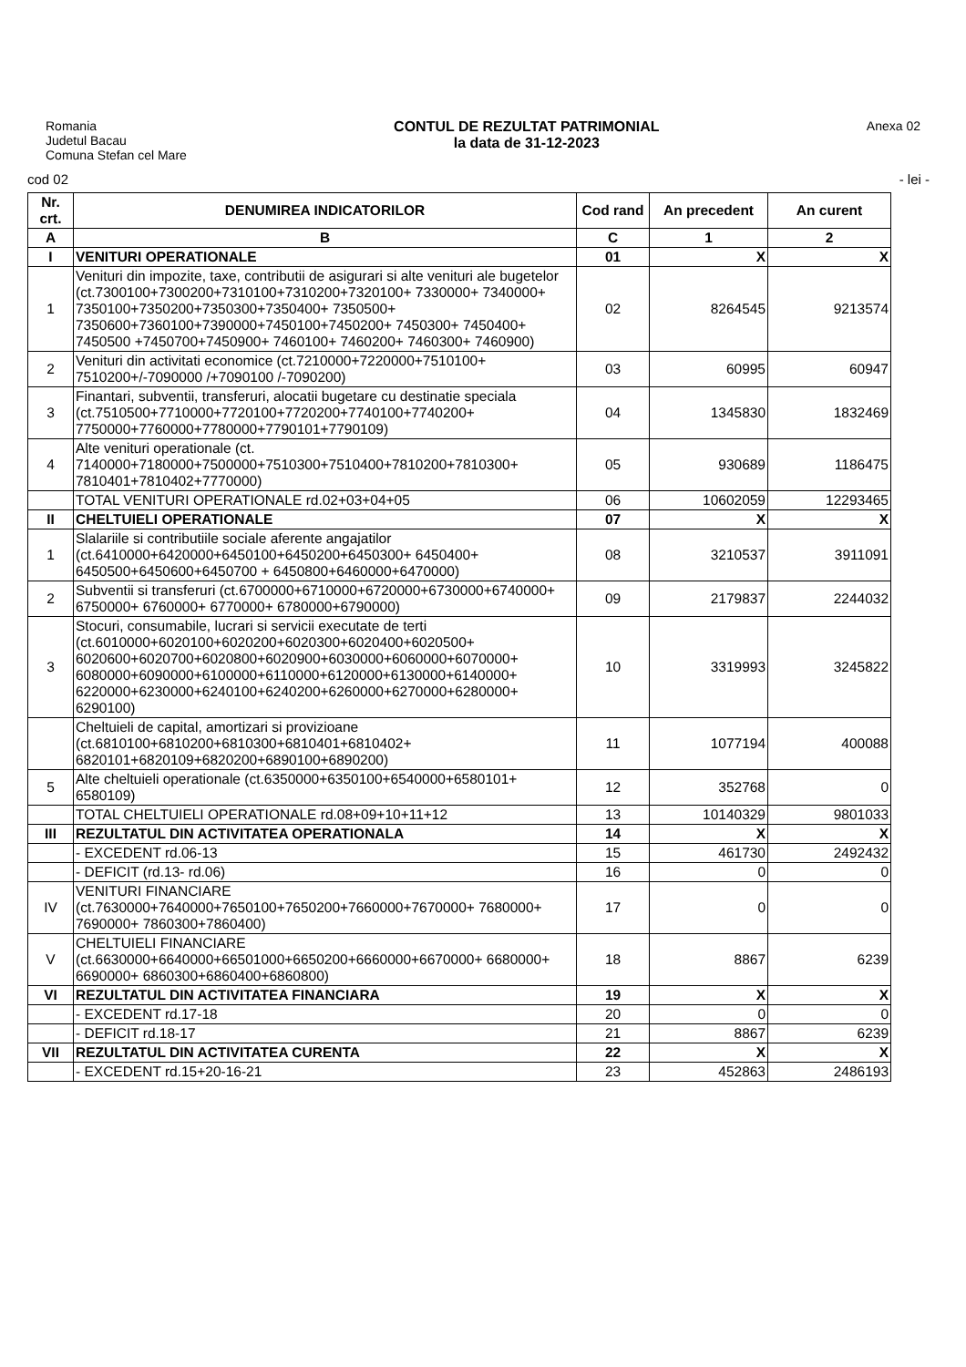Romania
Judetul Bacau
Comuna Stefan cel Mare
CONTUL DE REZULTAT PATRIMONIAL
la data de 31-12-2023
Anexa 02
cod 02 - lei -
| Nr. crt. | DENUMIREA INDICATORILOR | Cod rand | An precedent | An curent |
| --- | --- | --- | --- | --- |
| A | B | C | 1 | 2 |
| I | VENITURI OPERATIONALE | 01 | X | X |
| 1 | Venituri din impozite, taxe, contributii de asigurari si alte venituri ale bugetelor (ct.7300100+7300200+7310100+7310200+7320100+ 7330000+ 7340000+ 7350100+7350200+7350300+7350400+ 7350500+ 7350600+7360100+7390000+7450100+7450200+ 7450300+ 7450400+ 7450500 +7450700+7450900+ 7460100+ 7460200+ 7460300+ 7460900) | 02 | 8264545 | 9213574 |
| 2 | Venituri din activitati economice (ct.7210000+7220000+7510100+ 7510200+/-7090000 /+7090100 /-7090200) | 03 | 60995 | 60947 |
| 3 | Finantari, subventii, transferuri, alocatii bugetare cu destinatie speciala (ct.7510500+7710000+7720100+7720200+7740100+7740200+ 7750000+7760000+7780000+7790101+7790109) | 04 | 1345830 | 1832469 |
| 4 | Alte venituri operationale (ct. 7140000+7180000+7500000+7510300+7510400+7810200+7810300+ 7810401+7810402+7770000) | 05 | 930689 | 1186475 |
| | TOTAL VENITURI OPERATIONALE rd.02+03+04+05 | 06 | 10602059 | 12293465 |
| II | CHELTUIELI OPERATIONALE | 07 | X | X |
| 1 | Slalariile si contributiile sociale aferente angajatilor (ct.6410000+6420000+6450100+6450200+6450300+ 6450400+ 6450500+6450600+6450700 + 6450800+6460000+6470000) | 08 | 3210537 | 3911091 |
| 2 | Subventii si transferuri (ct.6700000+6710000+6720000+6730000+6740000+ 6750000+ 6760000+ 6770000+ 6780000+6790000) | 09 | 2179837 | 2244032 |
| 3 | Stocuri, consumabile, lucrari si servicii executate de terti (ct.6010000+6020100+6020200+6020300+6020400+6020500+ 6020600+6020700+6020800+6020900+6030000+6060000+6070000+ 6080000+6090000+6100000+6110000+6120000+6130000+6140000+ 6220000+6230000+6240100+6240200+6260000+6270000+6280000+ 6290100) | 10 | 3319993 | 3245822 |
| | Cheltuieli de capital, amortizari si provizioane (ct.6810100+6810200+6810300+6810401+6810402+ 6820101+6820109+6820200+6890100+6890200) | 11 | 1077194 | 400088 |
| 5 | Alte cheltuieli operationale (ct.6350000+6350100+6540000+6580101+ 6580109) | 12 | 352768 | 0 |
| | TOTAL CHELTUIELI OPERATIONALE rd.08+09+10+11+12 | 13 | 10140329 | 9801033 |
| III | REZULTATUL DIN ACTIVITATEA OPERATIONALA | 14 | X | X |
| | - EXCEDENT rd.06-13 | 15 | 461730 | 2492432 |
| | - DEFICIT (rd.13- rd.06) | 16 | 0 | 0 |
| IV | VENITURI FINANCIARE (ct.7630000+7640000+7650100+7650200+7660000+7670000+ 7680000+ 7690000+ 7860300+7860400) | 17 | 0 | 0 |
| V | CHELTUIELI FINANCIARE (ct.6630000+6640000+66501000+6650200+6660000+6670000+ 6680000+ 6690000+ 6860300+6860400+6860800) | 18 | 8867 | 6239 |
| VI | REZULTATUL DIN ACTIVITATEA FINANCIARA | 19 | X | X |
| | - EXCEDENT rd.17-18 | 20 | 0 | 0 |
| | - DEFICIT rd.18-17 | 21 | 8867 | 6239 |
| VII | REZULTATUL DIN ACTIVITATEA CURENTA | 22 | X | X |
| | - EXCEDENT rd.15+20-16-21 | 23 | 452863 | 2486193 |